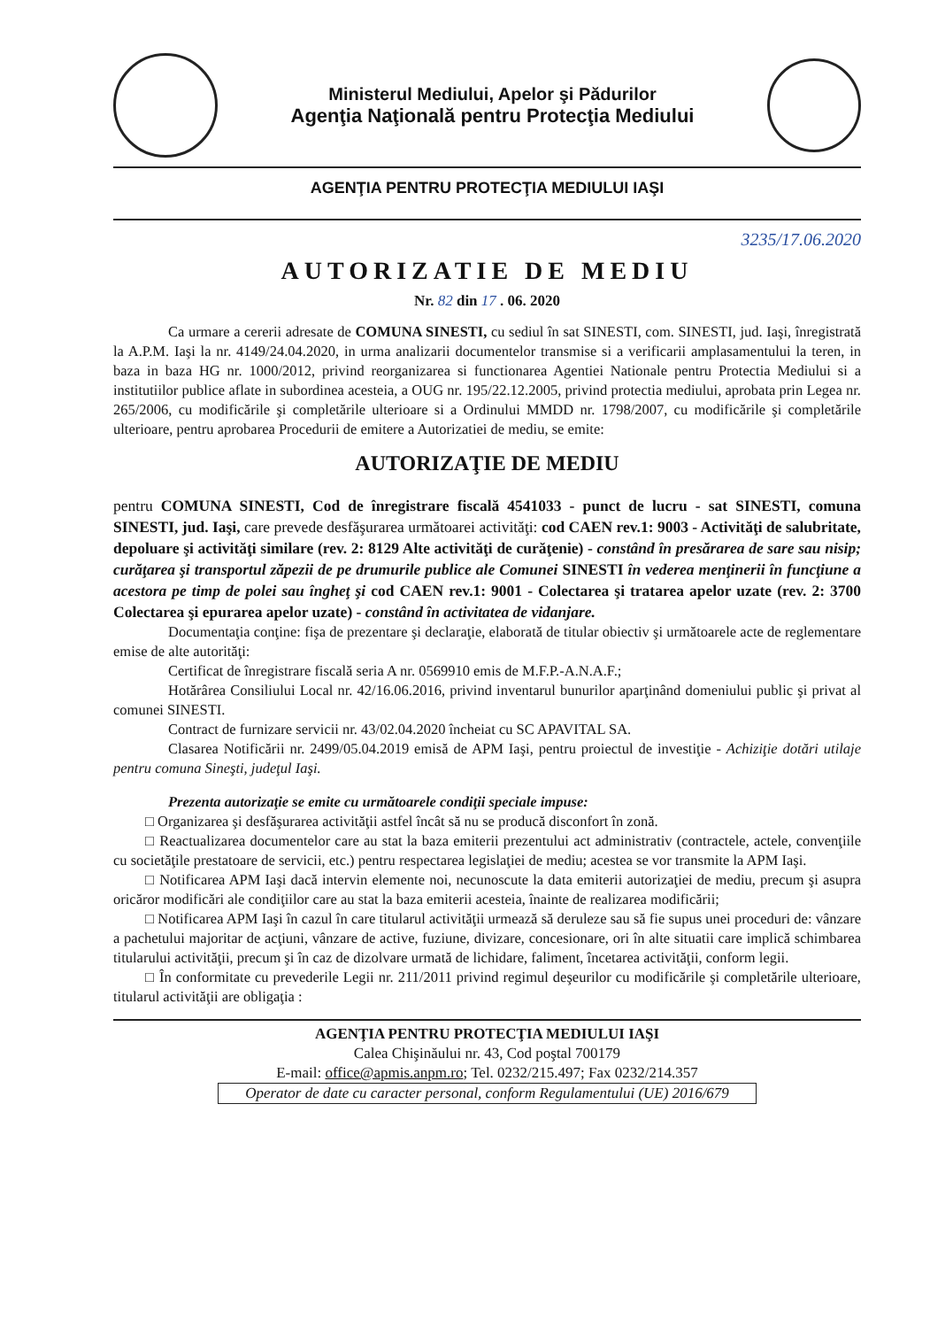Ministerul Mediului, Apelor şi Pădurilor
Agenţia Naţională pentru Protecţia Mediului
AGENŢIA PENTRU PROTECŢIA MEDIULUI IAŞI
3235/17.06.2020
AUTORIZATIE DE MEDIU
Nr. 82 din 17 . 06. 2020
Ca urmare a cererii adresate de COMUNA SINESTI, cu sediul în sat SINESTI, com. SINESTI, jud. Iaşi, înregistrată la A.P.M. Iaşi la nr. 4149/24.04.2020, in urma analizarii documentelor transmise si a verificarii amplasamentului la teren, in baza in baza HG nr. 1000/2012, privind reorganizarea si functionarea Agentiei Nationale pentru Protectia Mediului si a institutiilor publice aflate in subordinea acesteia, a OUG nr. 195/22.12.2005, privind protectia mediului, aprobata prin Legea nr. 265/2006, cu modificările şi completările ulterioare si a Ordinului MMDD nr. 1798/2007, cu modificările şi completările ulterioare, pentru aprobarea Procedurii de emitere a Autorizatiei de mediu, se emite:
AUTORIZAŢIE DE MEDIU
pentru COMUNA SINESTI, Cod de înregistrare fiscală 4541033 - punct de lucru - sat SINESTI, comuna SINESTI, jud. Iaşi, care prevede desfăşurarea următoarei activităţi: cod CAEN rev.1: 9003 - Activităţi de salubritate, depoluare şi activităţi similare (rev. 2: 8129 Alte activităţi de curăţenie) - constând în presărarea de sare sau nisip; curăţarea şi transportul zăpezii de pe drumurile publice ale Comunei SINESTI în vederea menţinerii în funcţiune a acestora pe timp de polei sau îngheţ şi cod CAEN rev.1: 9001 - Colectarea şi tratarea apelor uzate (rev. 2: 3700 Colectarea şi epurarea apelor uzate) - constând în activitatea de vidanjare.
Documentaţia conţine: fişa de prezentare şi declaraţie, elaborată de titular obiectiv şi următoarele acte de reglementare emise de alte autorităţi:
Certificat de înregistrare fiscală seria A nr. 0569910 emis de M.F.P.-A.N.A.F.;
Hotărârea Consiliului Local nr. 42/16.06.2016, privind inventarul bunurilor aparţinând domeniului public şi privat al comunei SINESTI.
Contract de furnizare servicii nr. 43/02.04.2020 încheiat cu SC APAVITAL SA.
Clasarea Notificării nr. 2499/05.04.2019 emisă de APM Iaşi, pentru proiectul de investiţie - Achiziţie dotări utilaje pentru comuna Sineşti, judeţul Iaşi.
Prezenta autorizaţie se emite cu următoarele condiţii speciale impuse:
□ Organizarea şi desfăşurarea activităţii astfel încât să nu se producă disconfort în zonă.
□ Reactualizarea documentelor care au stat la baza emiterii prezentului act administrativ (contractele, actele, convenţiile cu societăţile prestatoare de servicii, etc.) pentru respectarea legislaţiei de mediu; acestea se vor transmite la APM Iaşi.
□ Notificarea APM Iaşi dacă intervin elemente noi, necunoscute la data emiterii autorizaţiei de mediu, precum şi asupra oricăror modificări ale condiţiilor care au stat la baza emiterii acesteia, înainte de realizarea modificării;
□ Notificarea APM Iaşi în cazul în care titularul activităţii urmează să deruleze sau să fie supus unei proceduri de: vânzare a pachetului majoritar de acţiuni, vânzare de active, fuziune, divizare, concesionare, ori în alte situatii care implică schimbarea titularului activităţii, precum şi în caz de dizolvare urmată de lichidare, faliment, încetarea activităţii, conform legii.
□ În conformitate cu prevederile Legii nr. 211/2011 privind regimul deşeurilor cu modificările şi completările ulterioare, titularul activităţii are obligaţia :
AGENŢIA PENTRU PROTECŢIA MEDIULUI IAŞI
Calea Chişinăului nr. 43, Cod poştal 700179
E-mail: office@apmis.anpm.ro; Tel. 0232/215.497; Fax 0232/214.357
Operator de date cu caracter personal, conform Regulamentului (UE) 2016/679